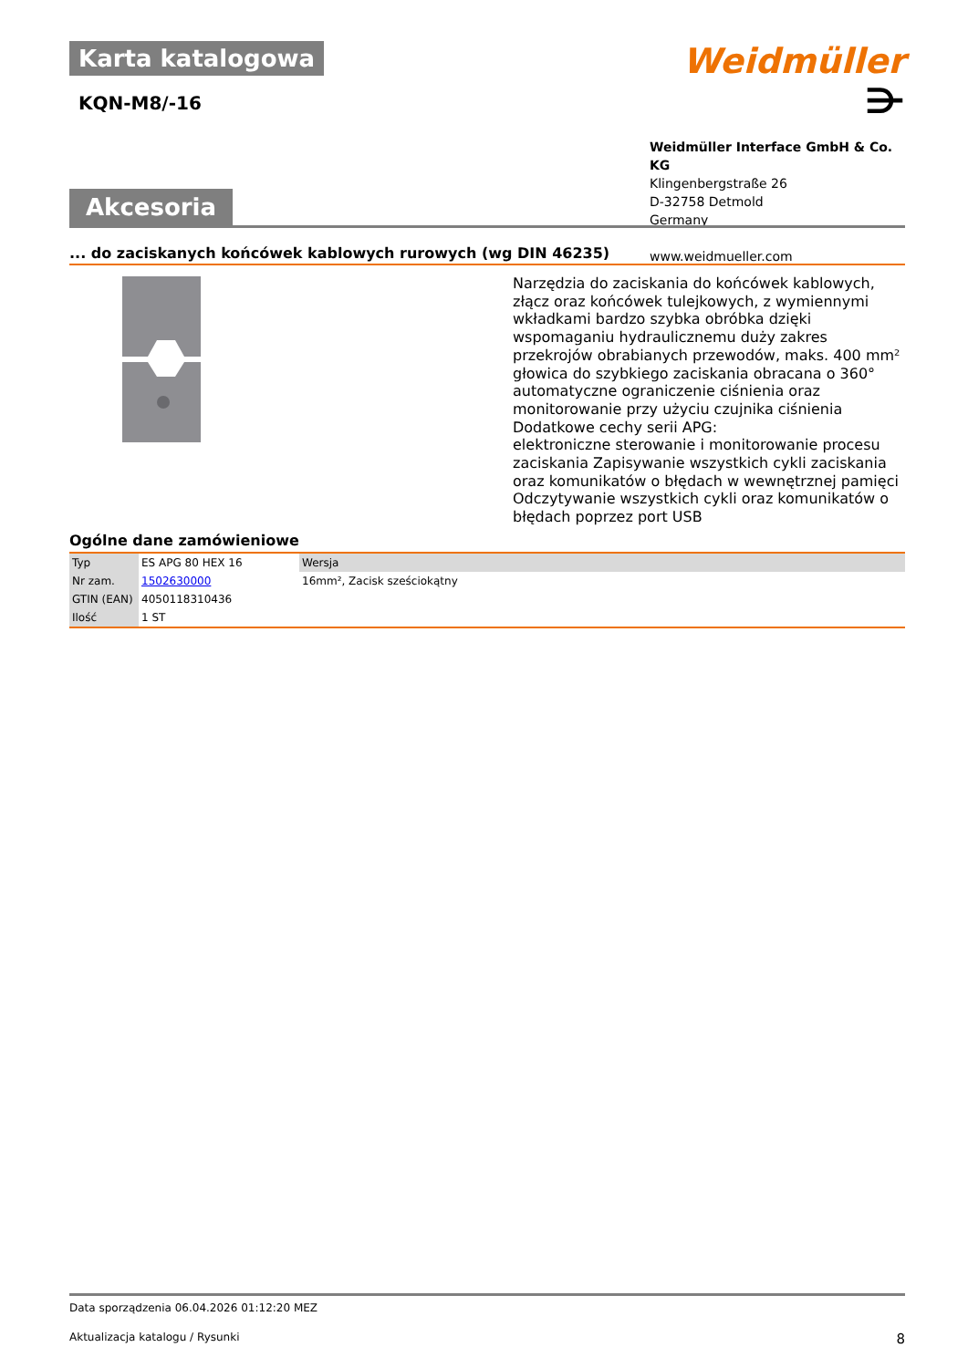Karta katalogowa
KQN-M8/-16
Weidmüller ⋺
Weidmüller Interface GmbH & Co. KG
Klingenbergstraße 26
D-32758 Detmold
Germany
www.weidmueller.com
Akcesoria
... do zaciskanych końcówek kablowych rurowych (wg DIN 46235)
Narzędzia do zaciskania do końcówek kablowych, złącz oraz końcówek tulejkowych, z wymiennymi wkładkami bardzo szybka obróbka dzięki wspomaganiu hydraulicznemu duży zakres przekrojów obrabianych przewodów, maks. 400 mm² głowica do szybkiego zaciskania obracana o 360° automatyczne ograniczenie ciśnienia oraz monitorowanie przy użyciu czujnika ciśnienia
Dodatkowe cechy serii APG:
elektroniczne sterowanie i monitorowanie procesu zaciskania Zapisywanie wszystkich cykli zaciskania oraz komunikatów o błędach w wewnętrznej pamięci Odczytywanie wszystkich cykli oraz komunikatów o błędach poprzez port USB
Ogólne dane zamówieniowe
| Typ | ES APG 80 HEX 16 | Wersja |
| Nr zam. | 1502630000 | 16mm², Zacisk sześciokątny |
| GTIN (EAN) | 4050118310436 | |
| Ilość | 1 ST | |
Data sporządzenia 06.04.2026 01:12:20 MEZ
Aktualizacja katalogu / Rysunki 8